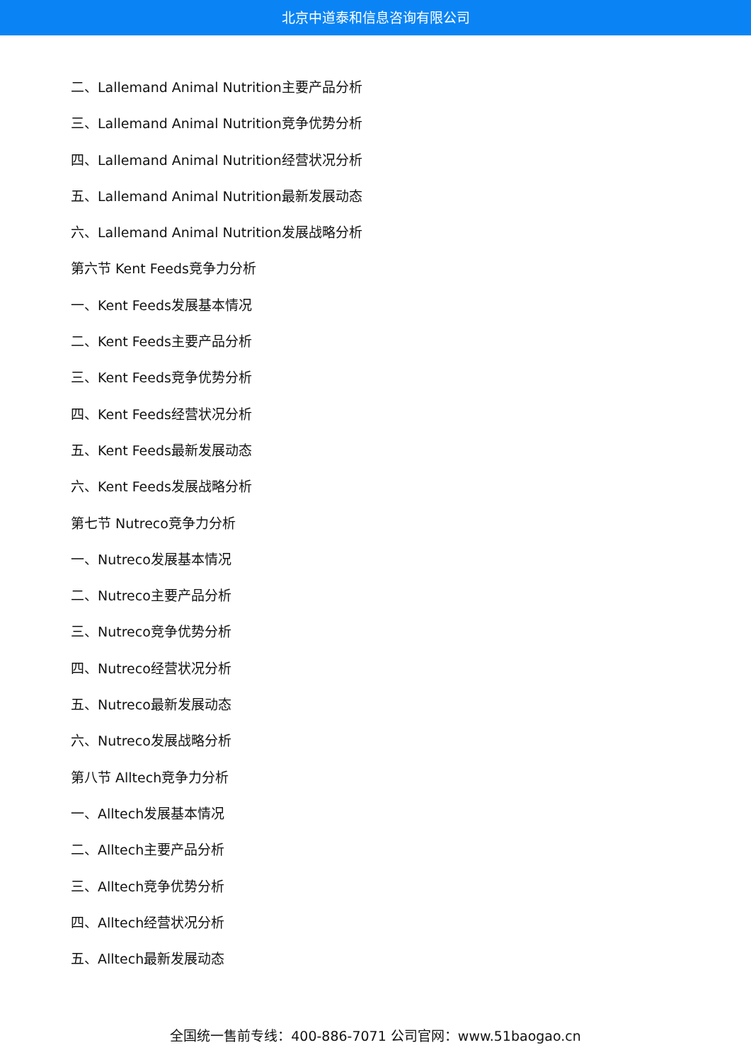北京中道泰和信息咨询有限公司
二、Lallemand Animal Nutrition主要产品分析
三、Lallemand Animal Nutrition竞争优势分析
四、Lallemand Animal Nutrition经营状况分析
五、Lallemand Animal Nutrition最新发展动态
六、Lallemand Animal Nutrition发展战略分析
第六节 Kent Feeds竞争力分析
一、Kent Feeds发展基本情况
二、Kent Feeds主要产品分析
三、Kent Feeds竞争优势分析
四、Kent Feeds经营状况分析
五、Kent Feeds最新发展动态
六、Kent Feeds发展战略分析
第七节 Nutreco竞争力分析
一、Nutreco发展基本情况
二、Nutreco主要产品分析
三、Nutreco竞争优势分析
四、Nutreco经营状况分析
五、Nutreco最新发展动态
六、Nutreco发展战略分析
第八节 Alltech竞争力分析
一、Alltech发展基本情况
二、Alltech主要产品分析
三、Alltech竞争优势分析
四、Alltech经营状况分析
五、Alltech最新发展动态
全国统一售前专线：400-886-7071 公司官网：www.51baogao.cn